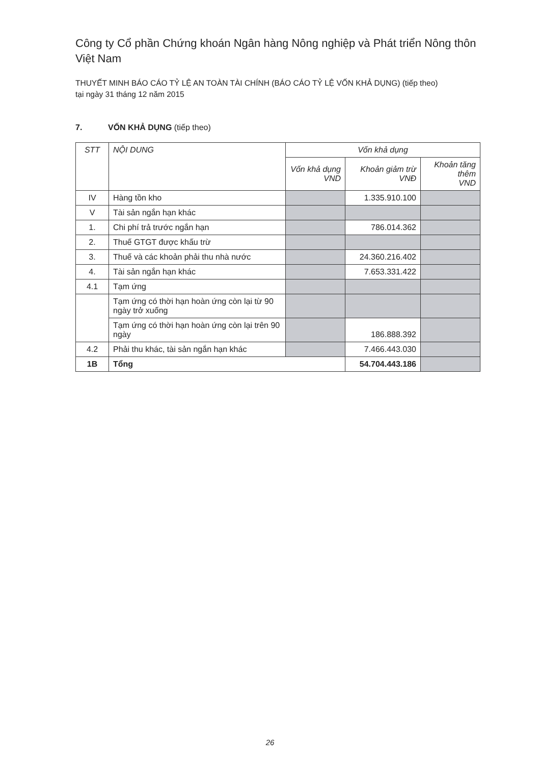Công ty Cổ phần Chứng khoán Ngân hàng Nông nghiệp và Phát triển Nông thôn Việt Nam
THUYẾT MINH BÁO CÁO TỶ LỆ AN TOÀN TÀI CHÍNH (BÁO CÁO TỶ LỆ VỐN KHẢ DỤNG) (tiếp theo)
tại ngày 31 tháng 12 năm 2015
7. VỐN KHẢ DỤNG (tiếp theo)
| STT | NỘI DUNG | Vốn khả dụng | | |
| --- | --- | --- | --- | --- |
| | | Vốn khả dụng VND | Khoản giảm trừ VNĐ | Khoản tăng thêm VND |
| IV | Hàng tồn kho | | 1.335.910.100 | |
| V | Tài sản ngắn hạn khác | | | |
| 1. | Chi phí trả trước ngắn hạn | | 786.014.362 | |
| 2. | Thuế GTGT được khấu trừ | | | |
| 3. | Thuế và các khoản phải thu nhà nước | | 24.360.216.402 | |
| 4. | Tài sản ngắn hạn khác | | 7.653.331.422 | |
| 4.1 | Tạm ứng | | | |
| | Tạm ứng có thời hạn hoàn ứng còn lại từ 90 ngày trở xuống | | | |
| | Tạm ứng có thời hạn hoàn ứng còn lại trên 90 ngày | | 186.888.392 | |
| 4.2 | Phải thu khác, tài sản ngắn hạn khác | | 7.466.443.030 | |
| 1B | Tổng | | 54.704.443.186 | |
26